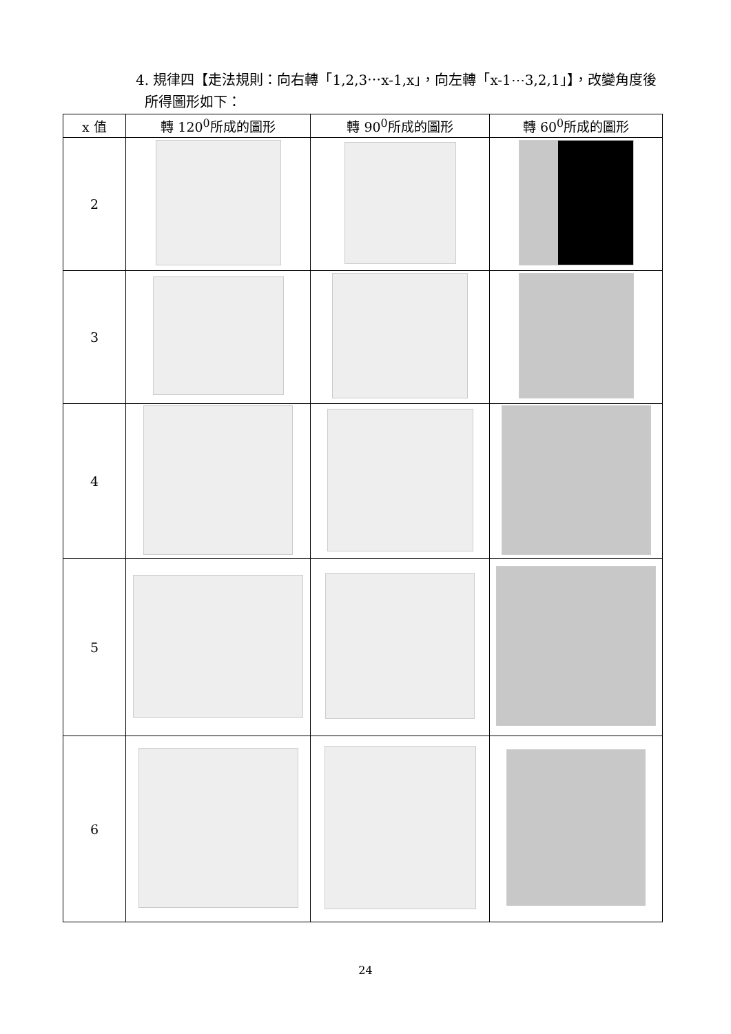4. 規律四【走法規則：向右轉「1,2,3⋯x-1,x」，向左轉「x-1⋯3,2,1」】，改變角度後
所得圖形如下：
| x 值 | 轉 120<sup>0</sup>所成的圖形 | 轉 90<sup>0</sup>所成的圖形 | 轉 60<sup>0</sup>所成的圖形 |
| --- | --- | --- | --- |
| 2 | | | |
| 3 | | | |
| 4 | | | |
| 5 | | | |
| 6 | | | |
24